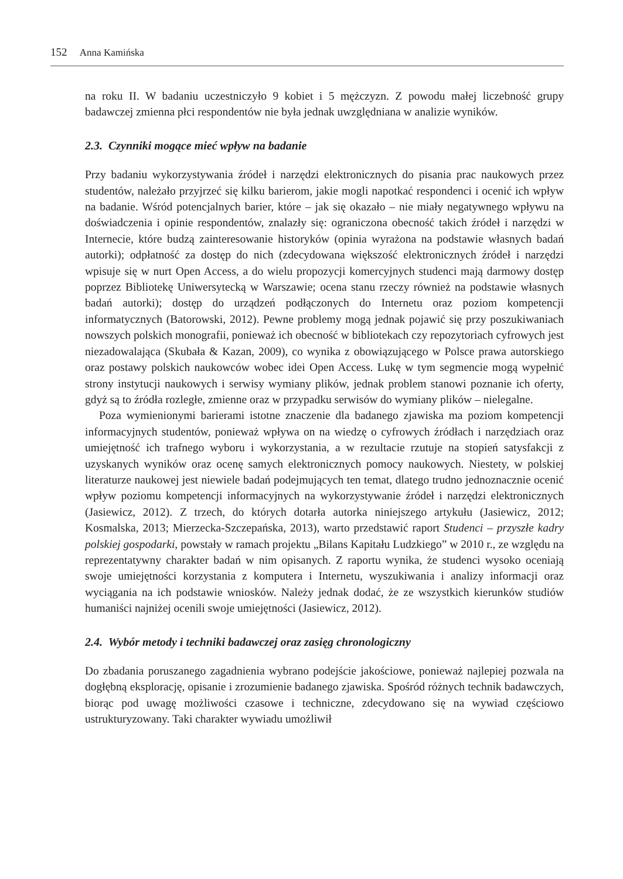152 Anna Kamińska
na roku II. W badaniu uczestniczyło 9 kobiet i 5 mężczyzn. Z powodu małej liczebność grupy badawczej zmienna płci respondentów nie była jednak uwzględniana w analizie wyników.
2.3. Czynniki mogące mieć wpływ na badanie
Przy badaniu wykorzystywania źródeł i narzędzi elektronicznych do pisania prac naukowych przez studentów, należało przyjrzeć się kilku barierom, jakie mogli napotkać respondenci i ocenić ich wpływ na badanie. Wśród potencjalnych barier, które – jak się okazało – nie miały negatywnego wpływu na doświadczenia i opinie respondentów, znalazły się: ograniczona obecność takich źródeł i narzędzi w Internecie, które budzą zainteresowanie historyków (opinia wyrażona na podstawie własnych badań autorki); odpłatność za dostęp do nich (zdecydowana większość elektronicznych źródeł i narzędzi wpisuje się w nurt Open Access, a do wielu propozycji komercyjnych studenci mają darmowy dostęp poprzez Bibliotekę Uniwersytecką w Warszawie; ocena stanu rzeczy również na podstawie własnych badań autorki); dostęp do urządzeń podłączonych do Internetu oraz poziom kompetencji informatycznych (Batorowski, 2012). Pewne problemy mogą jednak pojawić się przy poszukiwaniach nowszych polskich monografii, ponieważ ich obecność w bibliotekach czy repozytoriach cyfrowych jest niezadowalająca (Skubała & Kazan, 2009), co wynika z obowiązującego w Polsce prawa autorskiego oraz postawy polskich naukowców wobec idei Open Access. Lukę w tym segmencie mogą wypełnić strony instytucji naukowych i serwisy wymiany plików, jednak problem stanowi poznanie ich oferty, gdyż są to źródła rozległe, zmienne oraz w przypadku serwisów do wymiany plików – nielegalne.
Poza wymienionymi barierami istotne znaczenie dla badanego zjawiska ma poziom kompetencji informacyjnych studentów, ponieważ wpływa on na wiedzę o cyfrowych źródłach i narzędziach oraz umiejętność ich trafnego wyboru i wykorzystania, a w rezultacie rzutuje na stopień satysfakcji z uzyskanych wyników oraz ocenę samych elektronicznych pomocy naukowych. Niestety, w polskiej literaturze naukowej jest niewiele badań podejmujących ten temat, dlatego trudno jednoznacznie ocenić wpływ poziomu kompetencji informacyjnych na wykorzystywanie źródeł i narzędzi elektronicznych (Jasiewicz, 2012). Z trzech, do których dotarła autorka niniejszego artykułu (Jasiewicz, 2012; Kosmalska, 2013; Mierzecka-Szczepańska, 2013), warto przedstawić raport Studenci – przyszłe kadry polskiej gospodarki, powstały w ramach projektu „Bilans Kapitału Ludzkiego” w 2010 r., ze względu na reprezentatywny charakter badań w nim opisanych. Z raportu wynika, że studenci wysoko oceniają swoje umiejętności korzystania z komputera i Internetu, wyszukiwania i analizy informacji oraz wyciągania na ich podstawie wniosków. Należy jednak dodać, że ze wszystkich kierunków studiów humaniści najniżej ocenili swoje umiejętności (Jasiewicz, 2012).
2.4. Wybór metody i techniki badawczej oraz zasięg chronologiczny
Do zbadania poruszanego zagadnienia wybrano podejście jakościowe, ponieważ najlepiej pozwala na dogłębną eksplorację, opisanie i zrozumienie badanego zjawiska. Spośród różnych technik badawczych, biorąc pod uwagę możliwości czasowe i techniczne, zdecydowano się na wywiad częściowo ustrukturyzowany. Taki charakter wywiadu umożliwił